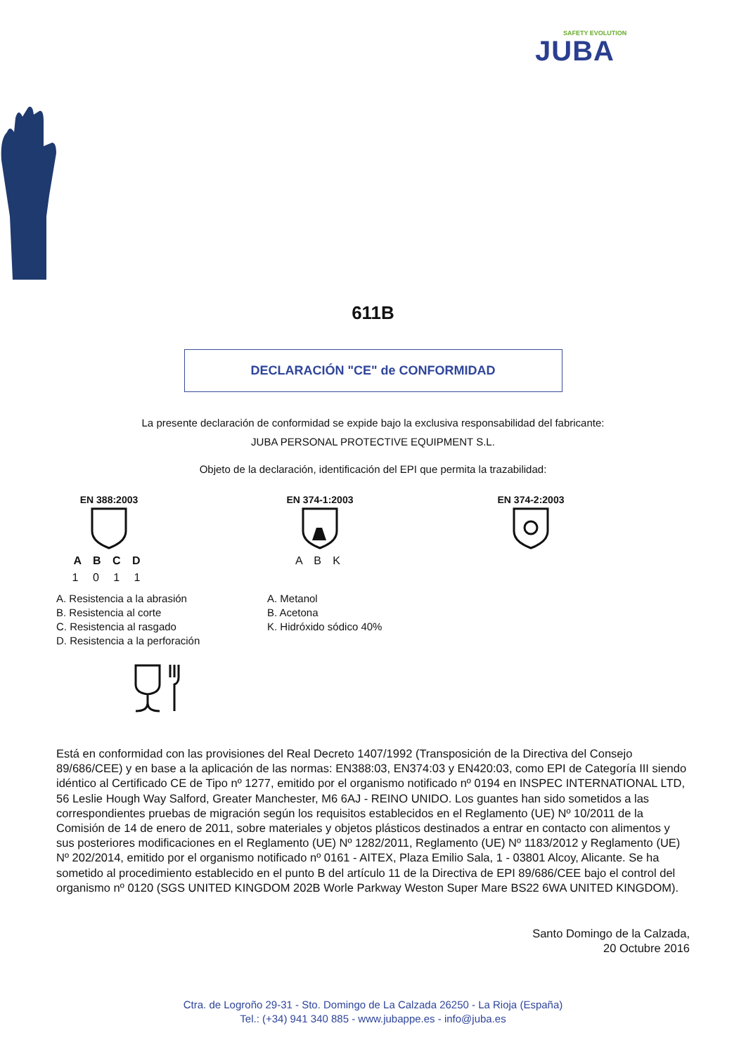SAFETY EVOLUTION
JUBA
611B
DECLARACIÓN "CE" de CONFORMIDAD
La presente declaración de conformidad se expide bajo la exclusiva responsabilidad del fabricante:
JUBA PERSONAL PROTECTIVE EQUIPMENT S.L.
Objeto de la declaración, identificación del EPI que permita la trazabilidad:
EN 388:2003
A B C D
1 0 1 1
A. Resistencia a la abrasión
B. Resistencia al corte
C. Resistencia al rasgado
D. Resistencia a la perforación
EN 374-1:2003
A B K
A. Metanol
B. Acetona
K. Hidróxido sódico 40%
EN 374-2:2003
Está en conformidad con las provisiones del Real Decreto 1407/1992 (Transposición de la Directiva del Consejo 89/686/CEE) y en base a la aplicación de las normas: EN388:03, EN374:03 y EN420:03, como EPI de Categoría III siendo idéntico al Certificado CE de Tipo nº 1277, emitido por el organismo notificado nº 0194 en INSPEC INTERNATIONAL LTD, 56 Leslie Hough Way Salford, Greater Manchester, M6 6AJ - REINO UNIDO. Los guantes han sido sometidos a las correspondientes pruebas de migración según los requisitos establecidos en el Reglamento (UE) Nº 10/2011 de la Comisión de 14 de enero de 2011, sobre materiales y objetos plásticos destinados a entrar en contacto con alimentos y sus posteriores modificaciones en el Reglamento (UE) Nº 1282/2011, Reglamento (UE) Nº 1183/2012 y Reglamento (UE) Nº 202/2014, emitido por el organismo notificado nº 0161 - AITEX, Plaza Emilio Sala, 1 - 03801 Alcoy, Alicante. Se ha sometido al procedimiento establecido en el punto B del artículo 11 de la Directiva de EPI 89/686/CEE bajo el control del organismo nº 0120 (SGS UNITED KINGDOM 202B Worle Parkway Weston Super Mare BS22 6WA UNITED KINGDOM).
Santo Domingo de la Calzada,
20 Octubre 2016
Ctra. de Logroño 29-31 - Sto. Domingo de La Calzada 26250 - La Rioja (España)
Tel.: (+34) 941 340 885 - www.jubappe.es - info@juba.es